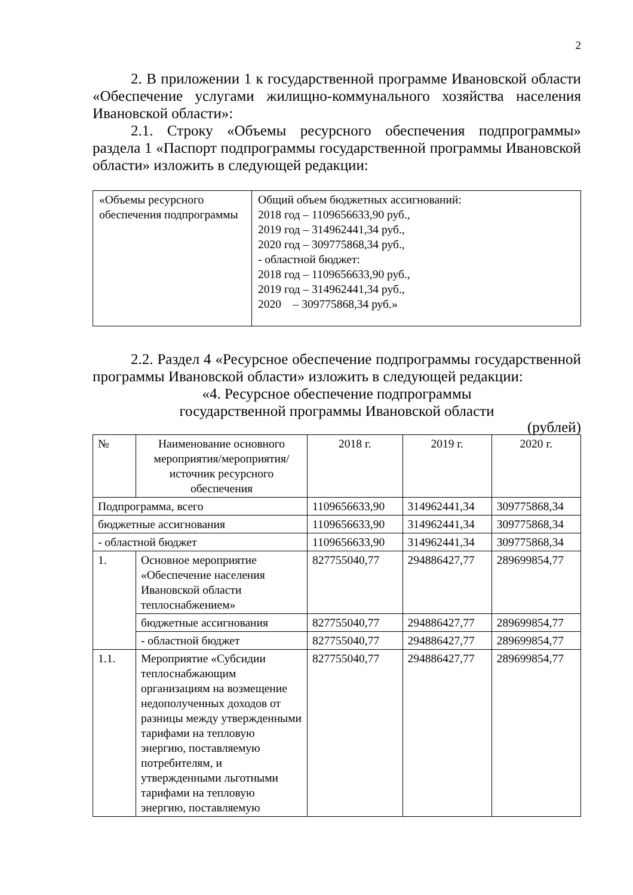2
2. В приложении 1 к государственной программе Ивановской области «Обеспечение услугами жилищно-коммунального хозяйства населения Ивановской области»:
2.1. Строку «Объемы ресурсного обеспечения подпрограммы» раздела 1 «Паспорт подпрограммы государственной программы Ивановской области» изложить в следующей редакции:
| «Объемы ресурсного обеспечения подпрограммы | Общий объем бюджетных ассигнований: 2018 год – 1109656633,90 руб., 2019 год – 314962441,34 руб., 2020 год – 309775868,34 руб., - областной бюджет: 2018 год – 1109656633,90 руб., 2019 год – 314962441,34 руб., 2020 – 309775868,34 руб.» |
2.2. Раздел 4 «Ресурсное обеспечение подпрограммы государственной программы Ивановской области» изложить в следующей редакции:
«4. Ресурсное обеспечение подпрограммы
государственной программы Ивановской области
(рублей)
| № | Наименование основного мероприятия/мероприятия/ источник ресурсного обеспечения | 2018 г. | 2019 г. | 2020 г. |
| --- | --- | --- | --- | --- |
| Подпрограмма, всего | | 1109656633,90 | 314962441,34 | 309775868,34 |
| бюджетные ассигнования | | 1109656633,90 | 314962441,34 | 309775868,34 |
| - областной бюджет | | 1109656633,90 | 314962441,34 | 309775868,34 |
| 1. | Основное мероприятие «Обеспечение населения Ивановской области теплоснабжением» | 827755040,77 | 294886427,77 | 289699854,77 |
| | бюджетные ассигнования | 827755040,77 | 294886427,77 | 289699854,77 |
| | - областной бюджет | 827755040,77 | 294886427,77 | 289699854,77 |
| 1.1. | Мероприятие «Субсидии теплоснабжающим организациям на возмещение недополученных доходов от разницы между утвержденными тарифами на тепловую энергию, поставляемую потребителям, и утвержденными льготными тарифами на тепловую энергию, поставляемую | 827755040,77 | 294886427,77 | 289699854,77 |